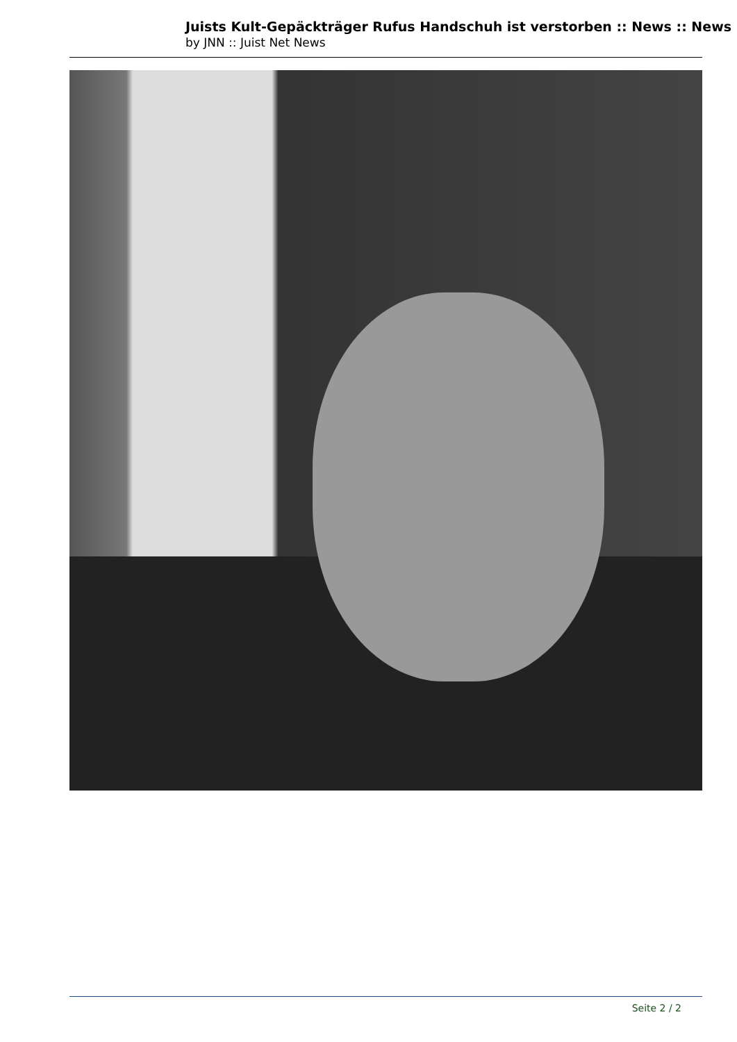Juists Kult-Gepäckträger Rufus Handschuh ist verstorben :: News :: News
by JNN :: Juist Net News
Seite 2 / 2